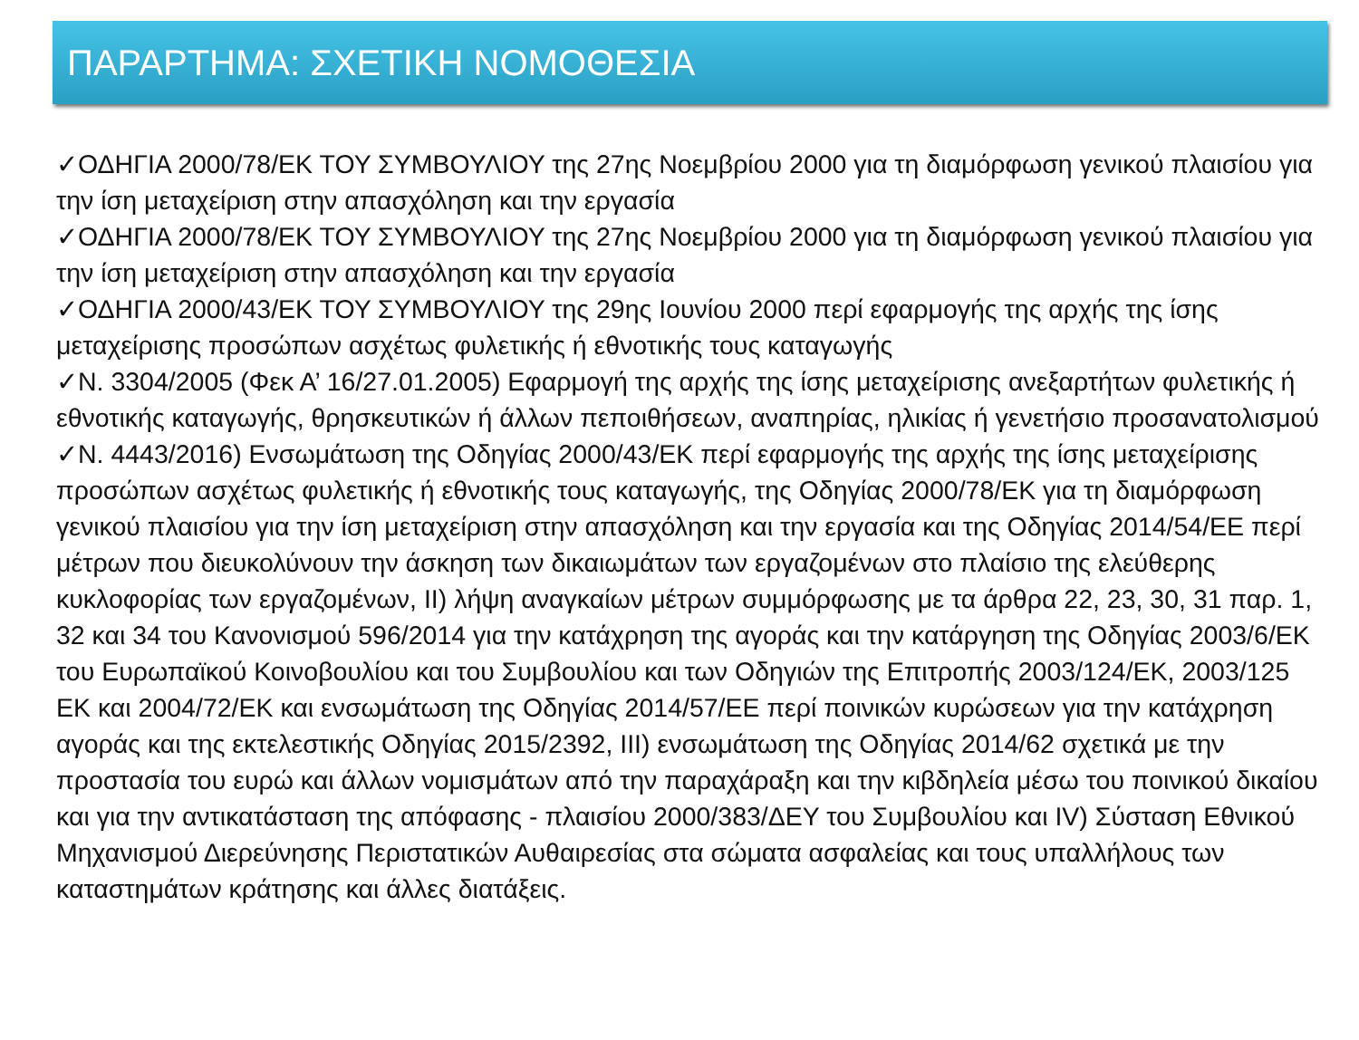ΠΑΡΑΡΤΗΜΑ: ΣΧΕΤΙΚΗ ΝΟΜΟΘΕΣΙΑ
✓ΟΔΗΓΙΑ 2000/78/ΕΚ ΤΟΥ ΣΥΜΒΟΥΛΙΟΥ της 27ης Νοεμβρίου 2000 για τη διαμόρφωση γενικού πλαισίου για την ίση μεταχείριση στην απασχόληση και την εργασία
✓ΟΔΗΓΙΑ 2000/78/ΕΚ ΤΟΥ ΣΥΜΒΟΥΛΙΟΥ της 27ης Νοεμβρίου 2000 για τη διαμόρφωση γενικού πλαισίου για την ίση μεταχείριση στην απασχόληση και την εργασία
✓ΟΔΗΓΙΑ 2000/43/ΕΚ ΤΟΥ ΣΥΜΒΟΥΛΙΟΥ της 29ης Ιουνίου 2000 περί εφαρμογής της αρχής της ίσης μεταχείρισης προσώπων ασχέτως φυλετικής ή εθνοτικής τους καταγωγής
✓Ν. 3304/2005 (Φεκ Α’ 16/27.01.2005) Εφαρμογή της αρχής της ίσης μεταχείρισης ανεξαρτήτων φυλετικής ή εθνοτικής καταγωγής, θρησκευτικών ή άλλων πεποιθήσεων, αναπηρίας, ηλικίας ή γενετήσιο προσανατολισμού
✓Ν. 4443/2016) Ενσωμάτωση της Οδηγίας 2000/43/ΕΚ περί εφαρμογής της αρχής της ίσης μεταχείρισης προσώπων ασχέτως φυλετικής ή εθνοτικής τους καταγωγής, της Οδηγίας 2000/78/ΕΚ για τη διαμόρφωση γενικού πλαισίου για την ίση μεταχείριση στην απασχόληση και την εργασία και της Οδηγίας 2014/54/ΕΕ περί μέτρων που διευκολύνουν την άσκηση των δικαιωμάτων των εργαζομένων στο πλαίσιο της ελεύθερης κυκλοφορίας των εργαζομένων, ΙΙ) λήψη αναγκαίων μέτρων συμμόρφωσης με τα άρθρα 22, 23, 30, 31 παρ. 1, 32 και 34 του Κανονισμού 596/2014 για την κατάχρηση της αγοράς και την κατάργηση της Οδηγίας 2003/6/ΕΚ του Ευρωπαϊκού Κοινοβουλίου και του Συμβουλίου και των Οδηγιών της Επιτροπής 2003/124/ΕΚ, 2003/125 ΕΚ και 2004/72/ΕΚ και ενσωμάτωση της Οδηγίας 2014/57/ΕΕ περί ποινικών κυρώσεων για την κατάχρηση αγοράς και της εκτελεστικής Οδηγίας 2015/2392, ΙΙΙ) ενσωμάτωση της Οδηγίας 2014/62 σχετικά με την προστασία του ευρώ και άλλων νομισμάτων από την παραχάραξη και την κιβδηλεία μέσω του ποινικού δικαίου και για την αντικατάσταση της απόφασης - πλαισίου 2000/383/ΔΕΥ του Συμβουλίου και IV) Σύσταση Εθνικού Μηχανισμού Διερεύνησης Περιστατικών Αυθαιρεσίας στα σώματα ασφαλείας και τους υπαλλήλους των καταστημάτων κράτησης και άλλες διατάξεις.